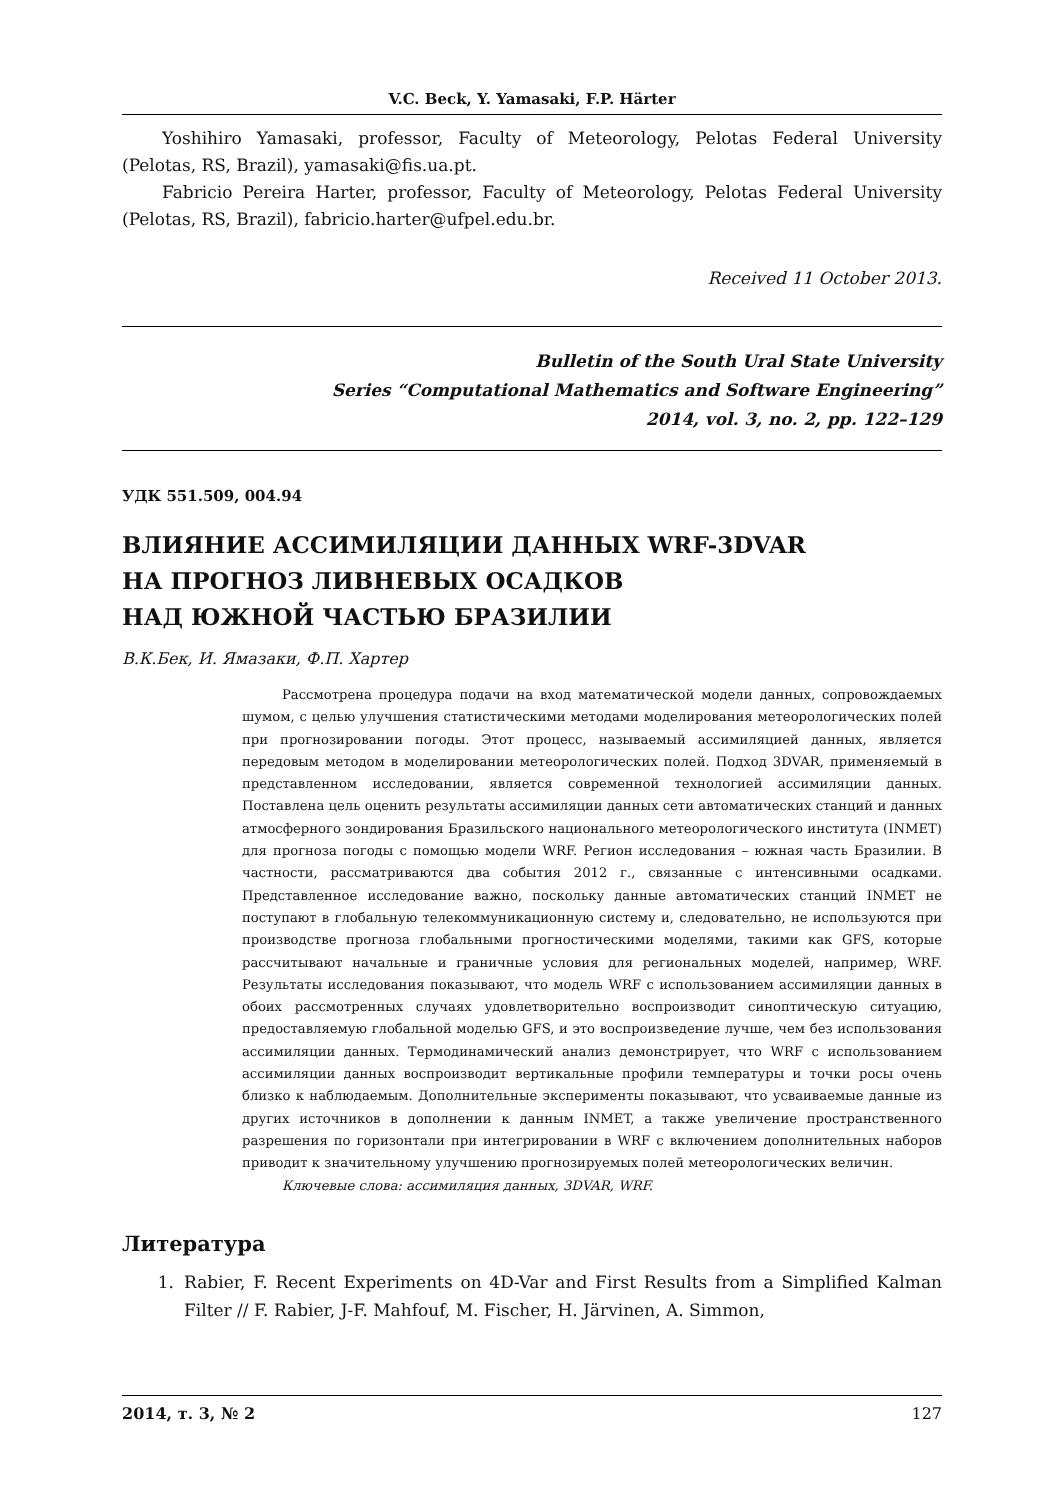V.C. Beck, Y. Yamasaki, F.P. Härter
Yoshihiro Yamasaki, professor, Faculty of Meteorology, Pelotas Federal University (Pelotas, RS, Brazil), yamasaki@fis.ua.pt.
Fabricio Pereira Harter, professor, Faculty of Meteorology, Pelotas Federal University (Pelotas, RS, Brazil), fabricio.harter@ufpel.edu.br.
Received 11 October 2013.
Bulletin of the South Ural State University
Series “Computational Mathematics and Software Engineering”
2014, vol. 3, no. 2, pp. 122–129
УДК 551.509, 004.94
ВЛИЯНИЕ АССИМИЛЯЦИИ ДАННЫХ WRF-3DVAR
НА ПРОГНОЗ ЛИВНЕВЫХ ОСАДКОВ
НАД ЮЖНОЙ ЧАСТЬЮ БРАЗИЛИИ
В.К.Бек, И. Ямазаки, Ф.П. Хартер
Рассмотрена процедура подачи на вход математической модели данных, сопровождаемых шумом, с целью улучшения статистическими методами моделирования метеорологических полей при прогнозировании погоды. Этот процесс, называемый ассимиляцией данных, является передовым методом в моделировании метеорологических полей. Подход 3DVAR, применяемый в представленном исследовании, является современной технологией ассимиляции данных. Поставлена цель оценить результаты ассимиляции данных сети автоматических станций и данных атмосферного зондирования Бразильского национального метеорологического института (INMET) для прогноза погоды с помощью модели WRF. Регион исследования – южная часть Бразилии. В частности, рассматриваются два события 2012 г., связанные с интенсивными осадками. Представленное исследование важно, поскольку данные автоматических станций INMET не поступают в глобальную телекоммуникационную систему и, следовательно, не используются при производстве прогноза глобальными прогностическими моделями, такими как GFS, которые рассчитывают начальные и граничные условия для региональных моделей, например, WRF. Результаты исследования показывают, что модель WRF с использованием ассимиляции данных в обоих рассмотренных случаях удовлетворительно воспроизводит синоптическую ситуацию, предоставляемую глобальной моделью GFS, и это воспроизведение лучше, чем без использования ассимиляции данных. Термодинамический анализ демонстрирует, что WRF с использованием ассимиляции данных воспроизводит вертикальные профили температуры и точки росы очень близко к наблюдаемым. Дополнительные эксперименты показывают, что усваиваемые данные из других источников в дополнении к данным INMET, а также увеличение пространственного разрешения по горизонтали при интегрировании в WRF с включением дополнительных наборов приводит к значительному улучшению прогнозируемых полей метеорологических величин.
Ключевые слова: ассимиляция данных, 3DVAR, WRF.
Литература
1. Rabier, F. Recent Experiments on 4D-Var and First Results from a Simplified Kalman Filter // F. Rabier, J-F. Mahfouf, M. Fischer, H. Järvinen, A. Simmon,
2014, т. 3, № 2 127